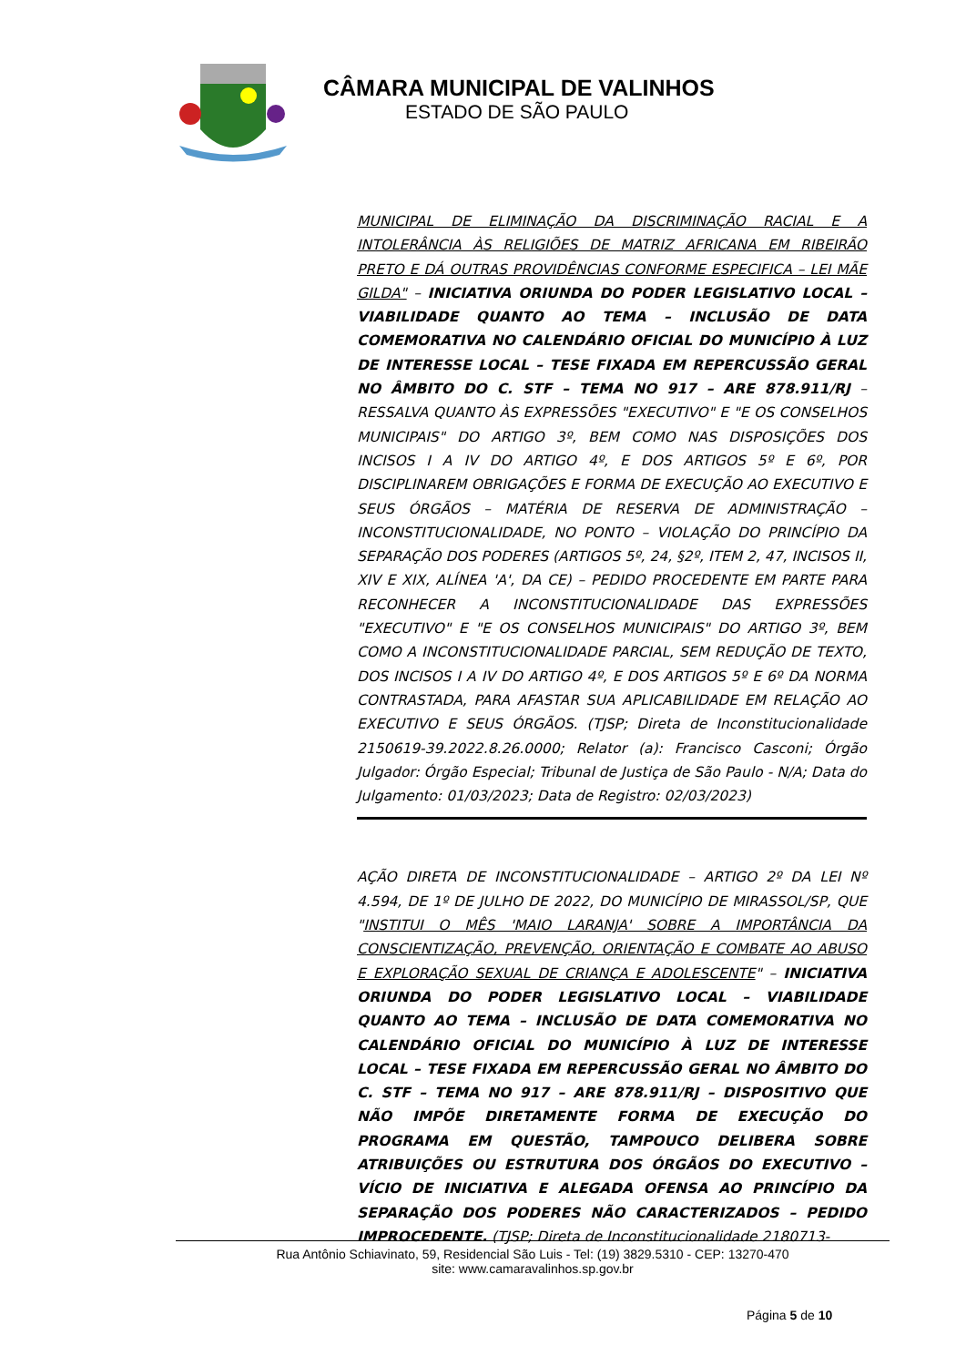CÂMARA MUNICIPAL DE VALINHOS
ESTADO DE SÃO PAULO
MUNICIPAL DE ELIMINAÇÃO DA DISCRIMINAÇÃO RACIAL E A INTOLERÂNCIA ÀS RELIGIÕES DE MATRIZ AFRICANA EM RIBEIRÃO PRETO E DÁ OUTRAS PROVIDÊNCIAS CONFORME ESPECIFICA – LEI MÃE GILDA" – INICIATIVA ORIUNDA DO PODER LEGISLATIVO LOCAL – VIABILIDADE QUANTO AO TEMA – INCLUSÃO DE DATA COMEMORATIVA NO CALENDÁRIO OFICIAL DO MUNICÍPIO À LUZ DE INTERESSE LOCAL – TESE FIXADA EM REPERCUSSÃO GERAL NO ÂMBITO DO C. STF – TEMA NO 917 – ARE 878.911/RJ – RESSALVA QUANTO ÀS EXPRESSÕES "EXECUTIVO" E "E OS CONSELHOS MUNICIPAIS" DO ARTIGO 3º, BEM COMO NAS DISPOSIÇÕES DOS INCISOS I A IV DO ARTIGO 4º, E DOS ARTIGOS 5º E 6º, POR DISCIPLINAREM OBRIGAÇÕES E FORMA DE EXECUÇÃO AO EXECUTIVO E SEUS ÓRGÃOS – MATÉRIA DE RESERVA DE ADMINISTRAÇÃO – INCONSTITUCIONALIDADE, NO PONTO – VIOLAÇÃO DO PRINCÍPIO DA SEPARAÇÃO DOS PODERES (ARTIGOS 5º, 24, §2º, ITEM 2, 47, INCISOS II, XIV E XIX, ALÍNEA 'A', DA CE) – PEDIDO PROCEDENTE EM PARTE PARA RECONHECER A INCONSTITUCIONALIDADE DAS EXPRESSÕES "EXECUTIVO" E "E OS CONSELHOS MUNICIPAIS" DO ARTIGO 3º, BEM COMO A INCONSTITUCIONALIDADE PARCIAL, SEM REDUÇÃO DE TEXTO, DOS INCISOS I A IV DO ARTIGO 4º, E DOS ARTIGOS 5º E 6º DA NORMA CONTRASTADA, PARA AFASTAR SUA APLICABILIDADE EM RELAÇÃO AO EXECUTIVO E SEUS ÓRGÃOS. (TJSP; Direta de Inconstitucionalidade 2150619-39.2022.8.26.0000; Relator (a): Francisco Casconi; Órgão Julgador: Órgão Especial; Tribunal de Justiça de São Paulo - N/A; Data do Julgamento: 01/03/2023; Data de Registro: 02/03/2023)
AÇÃO DIRETA DE INCONSTITUCIONALIDADE – ARTIGO 2º DA LEI Nº 4.594, DE 1º DE JULHO DE 2022, DO MUNICÍPIO DE MIRASSOL/SP, QUE "INSTITUI O MÊS 'MAIO LARANJA' SOBRE A IMPORTÂNCIA DA CONSCIENTIZAÇÃO, PREVENÇÃO, ORIENTAÇÃO E COMBATE AO ABUSO E EXPLORAÇÃO SEXUAL DE CRIANÇA E ADOLESCENTE" – INICIATIVA ORIUNDA DO PODER LEGISLATIVO LOCAL – VIABILIDADE QUANTO AO TEMA – INCLUSÃO DE DATA COMEMORATIVA NO CALENDÁRIO OFICIAL DO MUNICÍPIO À LUZ DE INTERESSE LOCAL – TESE FIXADA EM REPERCUSSÃO GERAL NO ÂMBITO DO C. STF – TEMA NO 917 – ARE 878.911/RJ – DISPOSITIVO QUE NÃO IMPÕE DIRETAMENTE FORMA DE EXECUÇÃO DO PROGRAMA EM QUESTÃO, TAMPOUCO DELIBERA SOBRE ATRIBUIÇÕES OU ESTRUTURA DOS ÓRGÃOS DO EXECUTIVO – VÍCIO DE INICIATIVA E ALEGADA OFENSA AO PRINCÍPIO DA SEPARAÇÃO DOS PODERES NÃO CARACTERIZADOS – PEDIDO IMPROCEDENTE. (TJSP; Direta de Inconstitucionalidade 2180713-
Rua Antônio Schiavinato, 59, Residencial São Luis - Tel: (19) 3829.5310 - CEP: 13270-470
site: www.camaravalinhos.sp.gov.br
Página 5 de 10